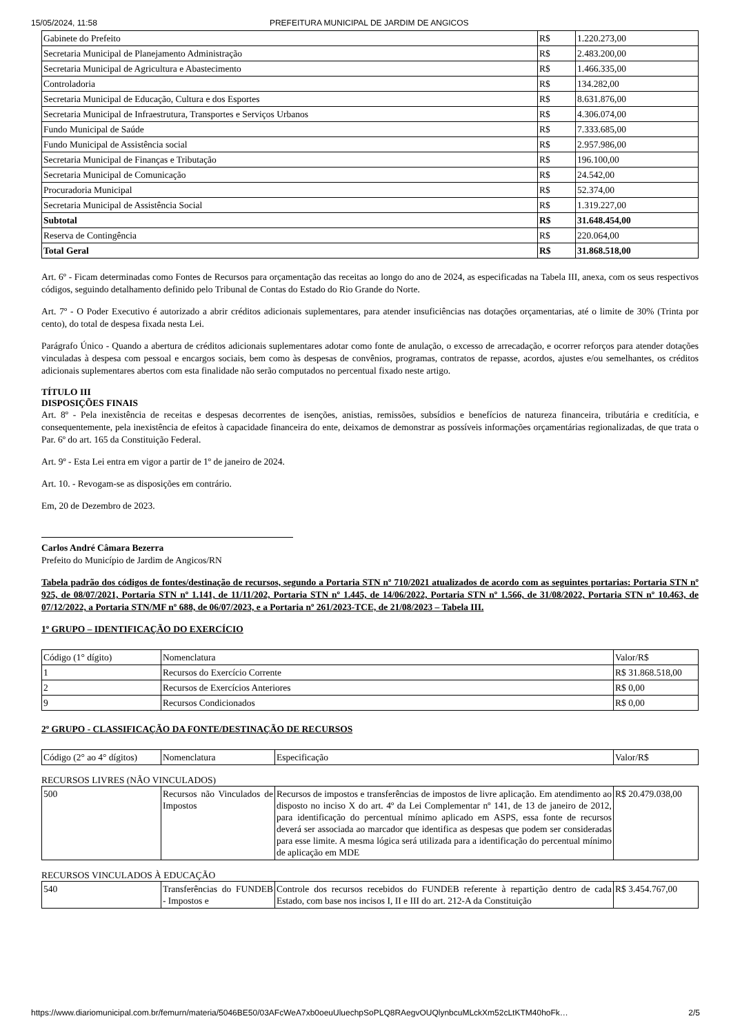15/05/2024, 11:58 PREFEITURA MUNICIPAL DE JARDIM DE ANGICOS
| Gabinete do Prefeito | R$ | 1.220.273,00 |
| Secretaria Municipal de Planejamento Administração | R$ | 2.483.200,00 |
| Secretaria Municipal de Agricultura e Abastecimento | R$ | 1.466.335,00 |
| Controladoria | R$ | 134.282,00 |
| Secretaria Municipal de Educação, Cultura e dos Esportes | R$ | 8.631.876,00 |
| Secretaria Municipal de Infraestrutura, Transportes e Serviços Urbanos | R$ | 4.306.074,00 |
| Fundo Municipal de Saúde | R$ | 7.333.685,00 |
| Fundo Municipal de Assistência social | R$ | 2.957.986,00 |
| Secretaria Municipal de Finanças e Tributação | R$ | 196.100,00 |
| Secretaria Municipal de Comunicação | R$ | 24.542,00 |
| Procuradoria Municipal | R$ | 52.374,00 |
| Secretaria Municipal de Assistência Social | R$ | 1.319.227,00 |
| Subtotal | R$ | 31.648.454,00 |
| Reserva de Contingência | R$ | 220.064,00 |
| Total Geral | R$ | 31.868.518,00 |
Art. 6º - Ficam determinadas como Fontes de Recursos para orçamentação das receitas ao longo do ano de 2024, as especificadas na Tabela III, anexa, com os seus respectivos códigos, seguindo detalhamento definido pelo Tribunal de Contas do Estado do Rio Grande do Norte.
Art. 7º - O Poder Executivo é autorizado a abrir créditos adicionais suplementares, para atender insuficiências nas dotações orçamentarias, até o limite de 30% (Trinta por cento), do total de despesa fixada nesta Lei.
Parágrafo Único - Quando a abertura de créditos adicionais suplementares adotar como fonte de anulação, o excesso de arrecadação, e ocorrer reforços para atender dotações vinculadas à despesa com pessoal e encargos sociais, bem como às despesas de convênios, programas, contratos de repasse, acordos, ajustes e/ou semelhantes, os créditos adicionais suplementares abertos com esta finalidade não serão computados no percentual fixado neste artigo.
TÍTULO III
DISPOSIÇÕES FINAIS
Art. 8º - Pela inexistência de receitas e despesas decorrentes de isenções, anistias, remissões, subsídios e benefícios de natureza financeira, tributária e creditícia, e consequentemente, pela inexistência de efeitos à capacidade financeira do ente, deixamos de demonstrar as possíveis informações orçamentárias regionalizadas, de que trata o Par. 6º do art. 165 da Constituição Federal.
Art. 9º - Esta Lei entra em vigor a partir de 1º de janeiro de 2024.
Art. 10. - Revogam-se as disposições em contrário.
Em, 20 de Dezembro de 2023.
Carlos André Câmara Bezerra
Prefeito do Município de Jardim de Angicos/RN
Tabela padrão dos códigos de fontes/destinação de recursos, segundo a Portaria STN nº 710/2021 atualizados de acordo com as seguintes portarias: Portaria STN nº 925, de 08/07/2021, Portaria STN nº 1.141, de 11/11/202, Portaria STN nº 1.445, de 14/06/2022, Portaria STN nº 1.566, de 31/08/2022, Portaria STN nº 10.463, de 07/12/2022, a Portaria STN/MF nº 688, de 06/07/2023, e a Portaria nº 261/2023-TCE, de 21/08/2023 – Tabela III.
1º GRUPO – IDENTIFICAÇÃO DO EXERCÍCIO
| Código (1° dígito) | Nomenclatura | Valor/R$ |
| 1 | Recursos do Exercício Corrente | R$ 31.868.518,00 |
| 2 | Recursos de Exercícios Anteriores | R$ 0,00 |
| 9 | Recursos Condicionados | R$ 0,00 |
2º GRUPO - CLASSIFICAÇÃO DA FONTE/DESTINAÇÃO DE RECURSOS
| Código (2° ao 4° dígitos) | Nomenclatura | Especificação | Valor/R$ |
RECURSOS LIVRES (NÃO VINCULADOS)
| 500 | Recursos não Vinculados de Impostos | Recursos de impostos e transferências de impostos de livre aplicação. Em atendimento ao disposto no inciso X do art. 4º da Lei Complementar nº 141, de 13 de janeiro de 2012, para identificação do percentual mínimo aplicado em ASPS, essa fonte de recursos deverá ser associada ao marcador que identifica as despesas que podem ser consideradas para esse limite. A mesma lógica será utilizada para a identificação do percentual mínimo de aplicação em MDE | R$ 20.479.038,00 |
RECURSOS VINCULADOS À EDUCAÇÃO
| 540 | Transferências do FUNDEB - Impostos e | Controle dos recursos recebidos do FUNDEB referente à repartição dentro de cada Estado, com base nos incisos I, II e III do art. 212-A da Constituição | R$ 3.454.767,00 |
https://www.diariomunicipal.com.br/femurn/materia/5046BE50/03AFcWeA7xb0oeuUluechpSoPLQ8RAegvOUQlynbcuMLckXm52cLtKTM40hoFk… 2/5